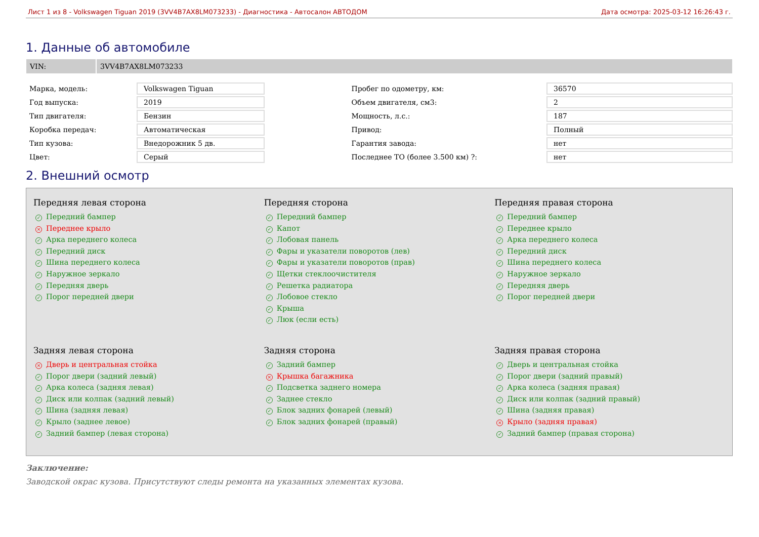Лист 1 из 8 - Volkswagen Tiguan 2019 (3VV4B7AX8LM073233) - Диагностика - Автосалон АВТОДОМ Дата осмотра: 2025-03-12 16:26:43 г.
1. Данные об автомобиле
VIN: 3VV4B7AX8LM073233
| Марка, модель: | Volkswagen Tiguan | | Пробег по одометру, км: | 36570 |
| Год выпуска: | 2019 | | Объем двигателя, см3: | 2 |
| Тип двигателя: | Бензин | | Мощность, л.с.: | 187 |
| Коробка передач: | Автоматическая | | Привод: | Полный |
| Тип кузова: | Внедорожник 5 дв. | | Гарантия завода: | нет |
| Цвет: | Серый | | Последнее ТО (более 3.500 км) ?: | нет |
2. Внешний осмотр
Передняя левая сторона
✓ Передний бампер
× Переднее крыло
✓ Арка переднего колеса
✓ Передний диск
✓ Шина переднего колеса
✓ Наружное зеркало
✓ Передняя дверь
✓ Порог передней двери
Передняя сторона
✓ Передний бампер
✓ Капот
✓ Лобовая панель
✓ Фары и указатели поворотов (лев)
✓ Фары и указатели поворотов (прав)
✓ Щетки стеклоочистителя
✓ Решетка радиатора
✓ Лобовое стекло
✓ Крыша
✓ Люк (если есть)
Передняя правая сторона
✓ Передний бампер
✓ Переднее крыло
✓ Арка переднего колеса
✓ Передний диск
✓ Шина переднего колеса
✓ Наружное зеркало
✓ Передняя дверь
✓ Порог передней двери
Задняя левая сторона
× Дверь и центральная стойка
✓ Порог двери (задний левый)
✓ Арка колеса (задняя левая)
✓ Диск или колпак (задний левый)
✓ Шина (задняя левая)
✓ Крыло (заднее левое)
✓ Задний бампер (левая сторона)
Задняя сторона
✓ Задний бампер
× Крышка багажника
✓ Подсветка заднего номера
✓ Заднее стекло
✓ Блок задних фонарей (левый)
✓ Блок задних фонарей (правый)
Задняя правая сторона
✓ Дверь и центральная стойка
✓ Порог двери (задний правый)
✓ Арка колеса (задняя правая)
✓ Диск или колпак (задний правый)
✓ Шина (задняя правая)
× Крыло (задняя правая)
✓ Задний бампер (правая сторона)
Заключение:
Заводской окрас кузова. Присутствуют следы ремонта на указанных элементах кузова.